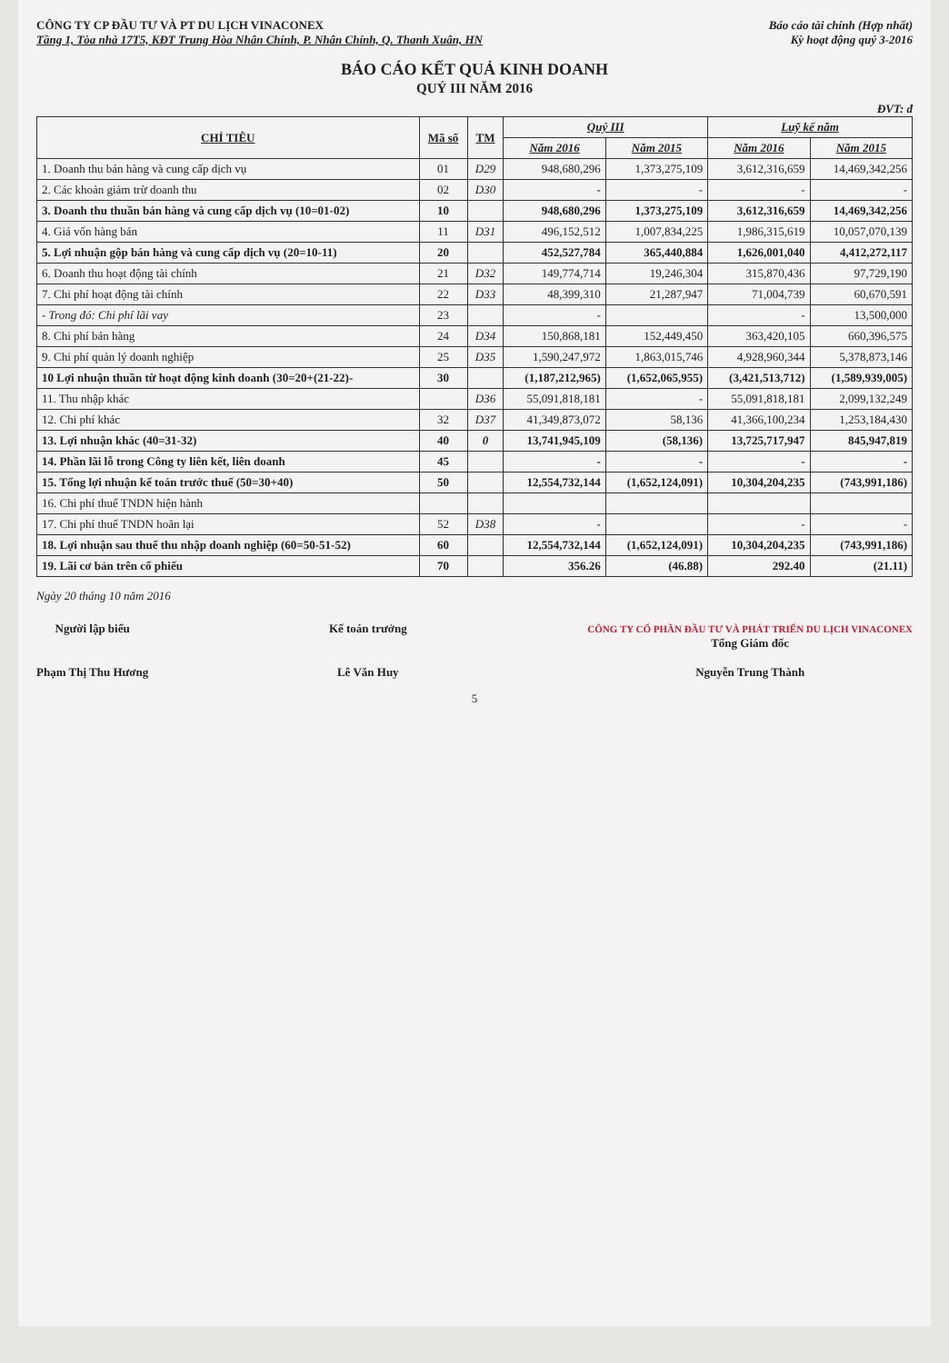CÔNG TY CP ĐẦU TƯ VÀ PT DU LỊCH VINACONEX
Tầng 1, Tòa nhà 17T5, KĐT Trung Hòa Nhân Chính, P. Nhân Chính, Q. Thanh Xuân, HN
Báo cáo tài chính (Hợp nhất)
Kỳ hoạt động quý 3-2016
BÁO CÁO KẾT QUẢ KINH DOANH
QUÝ III NĂM 2016
ĐVT: đ
| CHỈ TIÊU | Mã số | TM | Quý III | | Luỹ kế năm | |
| --- | --- | --- | --- | --- | --- | --- |
| | | | Năm 2016 | Năm 2015 | Năm 2016 | Năm 2015 |
| 1. Doanh thu bán hàng và cung cấp dịch vụ | 01 | D29 | 948,680,296 | 1,373,275,109 | 3,612,316,659 | 14,469,342,256 |
| 2. Các khoản giảm trừ doanh thu | 02 | D30 | - | - | - | - |
| 3. Doanh thu thuần bán hàng và cung cấp dịch vụ (10=01-02) | 10 | | 948,680,296 | 1,373,275,109 | 3,612,316,659 | 14,469,342,256 |
| 4. Giá vốn hàng bán | 11 | D31 | 496,152,512 | 1,007,834,225 | 1,986,315,619 | 10,057,070,139 |
| 5. Lợi nhuận gộp bán hàng và cung cấp dịch vụ (20=10-11) | 20 | | 452,527,784 | 365,440,884 | 1,626,001,040 | 4,412,272,117 |
| 6. Doanh thu hoạt động tài chính | 21 | D32 | 149,774,714 | 19,246,304 | 315,870,436 | 97,729,190 |
| 7. Chi phí hoạt động tài chính | 22 | D33 | 48,399,310 | 21,287,947 | 71,004,739 | 60,670,591 |
| - Trong đó: Chi phí lãi vay | 23 | | - | | - | 13,500,000 |
| 8. Chi phí bán hàng | 24 | D34 | 150,868,181 | 152,449,450 | 363,420,105 | 660,396,575 |
| 9. Chi phí quản lý doanh nghiệp | 25 | D35 | 1,590,247,972 | 1,863,015,746 | 4,928,960,344 | 5,378,873,146 |
| 10 Lợi nhuận thuần từ hoạt động kinh doanh (30=20+(21-22)- | 30 | | (1,187,212,965) | (1,652,065,955) | (3,421,513,712) | (1,589,939,005) |
| 11. Thu nhập khác | | D36 | 55,091,818,181 | - | 55,091,818,181 | 2,099,132,249 |
| 12. Chi phí khác | 32 | D37 | 41,349,873,072 | 58,136 | 41,366,100,234 | 1,253,184,430 |
| 13. Lợi nhuận khác (40=31-32) | 40 | 0 | 13,741,945,109 | (58,136) | 13,725,717,947 | 845,947,819 |
| 14. Phần lãi lỗ trong Công ty liên kết, liên doanh | 45 | | - | - | - | - |
| 15. Tổng lợi nhuận kế toán trước thuế (50=30+40) | 50 | | 12,554,732,144 | (1,652,124,091) | 10,304,204,235 | (743,991,186) |
| 16. Chi phí thuế TNDN hiện hành | | | | | | |
| 17. Chi phí thuế TNDN hoãn lại | 52 | D38 | - | | - | - |
| 18. Lợi nhuận sau thuế thu nhập doanh nghiệp (60=50-51-52) | 60 | | 12,554,732,144 | (1,652,124,091) | 10,304,204,235 | (743,991,186) |
| 19. Lãi cơ bản trên cổ phiếu | 70 | | 356.26 | (46.88) | 292.40 | (21.11) |
Ngày 20 tháng 10 năm 2016
Người lập biểu
Phạm Thị Thu Hương
Kế toán trưởng
Lê Văn Huy
CÔNG TY CỔ PHẦN ĐẦU TƯ VÀ PHÁT TRIỂN DU LỊCH VINACONEX
Tổng Giám đốc
Nguyễn Trung Thành
5